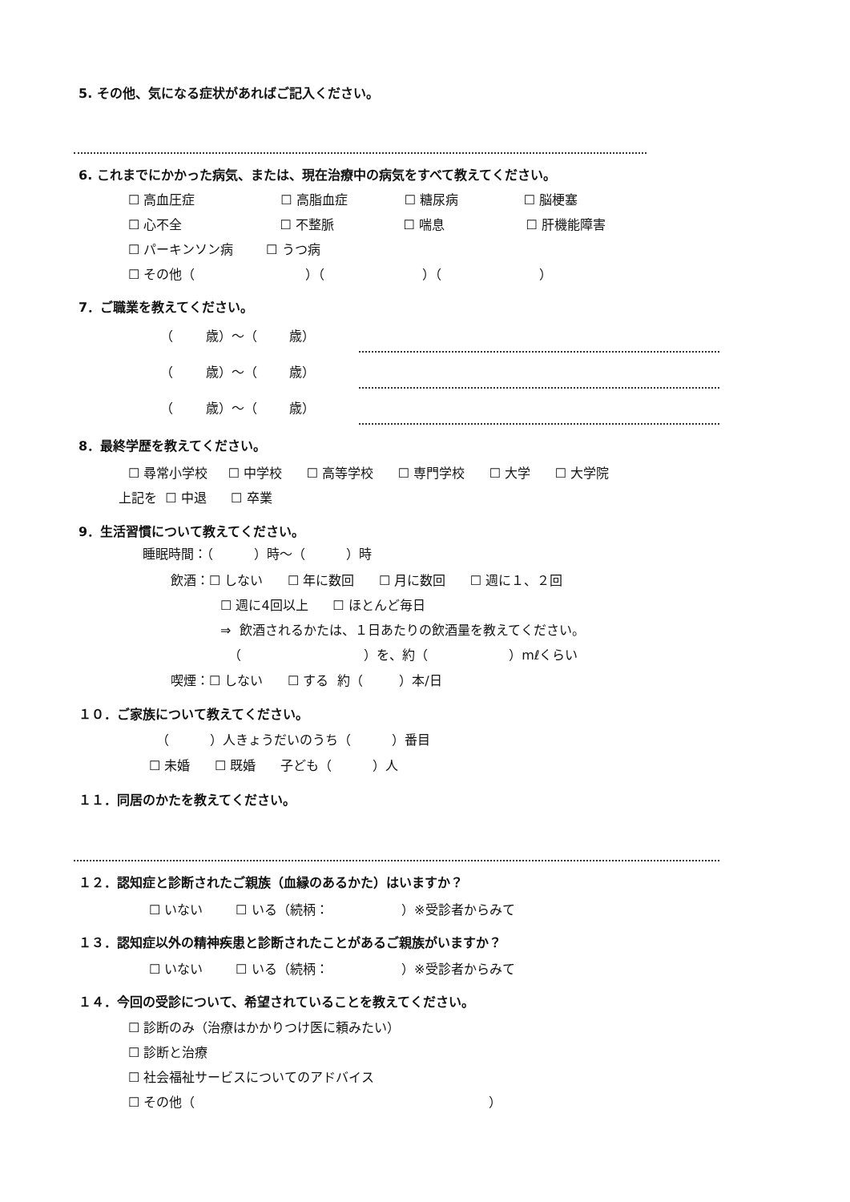5. その他、気になる症状があればご記入ください。
6. これまでにかかった病気、または、現在治療中の病気をすべて教えてください。
☐ 高血圧症 ☐ 高脂血症 ☐ 糖尿病 ☐ 脳梗塞
☐ 心不全 ☐ 不整脈 ☐ 喘息 ☐ 肝機能障害
☐ パーキンソン病 ☐ うつ病
☐ その他（ ）（ ）（ ）
7．ご職業を教えてください。
（ 歳）～（ 歳）
（ 歳）～（ 歳）
（ 歳）～（ 歳）
8．最終学歴を教えてください。
☐ 尋常小学校 ☐ 中学校 ☐ 高等学校 ☐ 専門学校 ☐ 大学 ☐ 大学院
上記を ☐ 中退 ☐ 卒業
9．生活習慣について教えてください。
睡眠時間：（ ）時～（ ）時
飲酒：☐ しない ☐ 年に数回 ☐ 月に数回 ☐ 週に１、２回
☐ 週に4回以上 ☐ ほとんど毎日
⇒ 飲酒されるかたは、１日あたりの飲酒量を教えてください。
（ ）を、約（ ）mℓくらい
喫煙：☐ しない ☐ する 約（ ）本/日
１０．ご家族について教えてください。
（ ）人きょうだいのうち（ ）番目
☐ 未婚 ☐ 既婚 子ども（ ）人
１１．同居のかたを教えてください。
１２．認知症と診断されたご親族（血縁のあるかた）はいますか？
☐ いない ☐ いる（続柄： ）※受診者からみて
１３．認知症以外の精神疾患と診断されたことがあるご親族がいますか？
☐ いない ☐ いる（続柄： ）※受診者からみて
１４．今回の受診について、希望されていることを教えてください。
☐ 診断のみ（治療はかかりつけ医に頼みたい）
☐ 診断と治療
☐ 社会福祉サービスについてのアドバイス
☐ その他（ ）